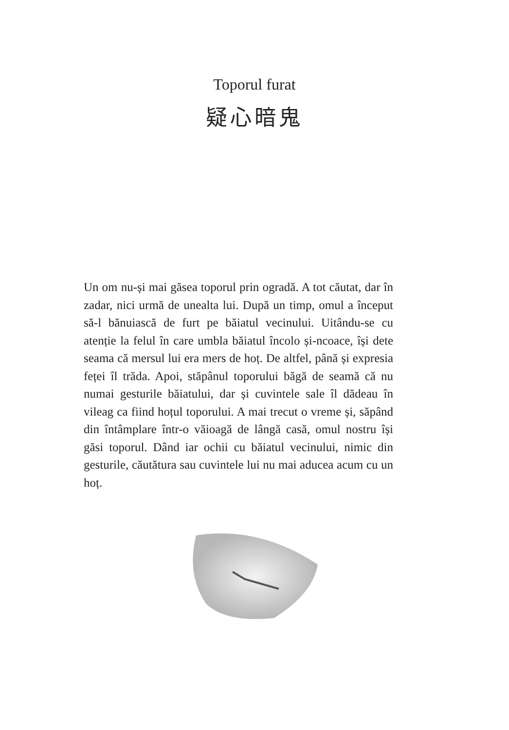Toporul furat
疑心暗鬼
Un om nu-și mai găsea toporul prin ogradă. A tot căutat, dar în zadar, nici urmă de unealta lui. După un timp, omul a început să-l bănuiască de furt pe băiatul vecinului. Uitându-se cu atenție la felul în care umbla băiatul încolo și-ncoace, își dete seama că mersul lui era mers de hoț. De altfel, până și expresia feței îl trăda. Apoi, stăpânul toporului băgă de seamă că nu numai gesturile băiatului, dar și cuvintele sale îl dădeau în vileag ca fiind hoțul toporului. A mai trecut o vreme și, săpând din întâmplare într-o văioagă de lângă casă, omul nostru își găsi toporul. Dând iar ochii cu băiatul vecinului, nimic din gesturile, căutătura sau cuvintele lui nu mai aducea acum cu un hoț.